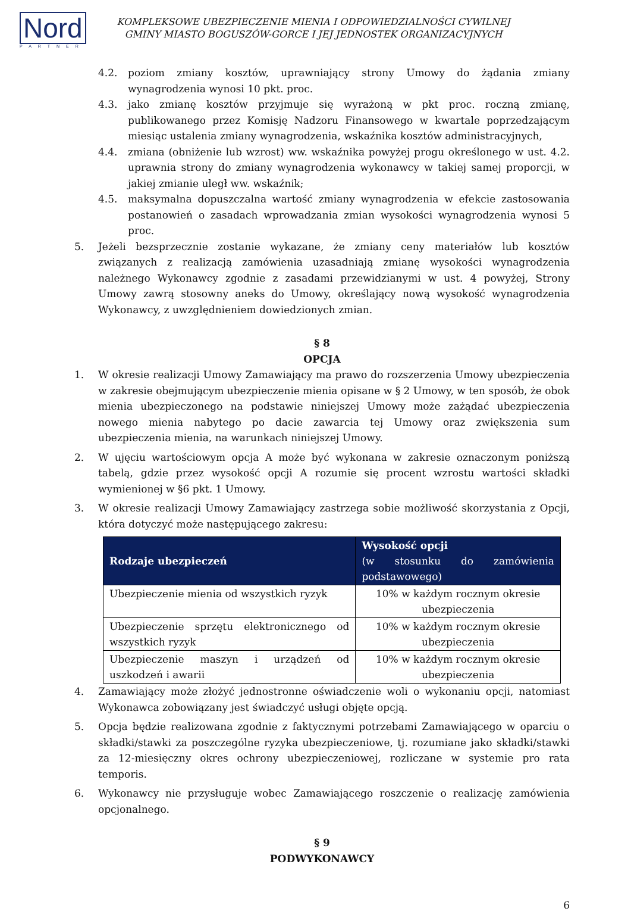Nord
PARTNER
KOMPLEKSOWE UBEZPIECZENIE MIENIA I ODPOWIEDZIALNOŚCI CYWILNEJ
GMINY MIASTO BOGUSZÓW-GORCE I JEJ JEDNOSTEK ORGANIZACYJNYCH
4.2. poziom zmiany kosztów, uprawniający strony Umowy do żądania zmiany wynagrodzenia wynosi 10 pkt. proc.
4.3. jako zmianę kosztów przyjmuje się wyrażoną w pkt proc. roczną zmianę, publikowanego przez Komisję Nadzoru Finansowego w kwartale poprzedzającym miesiąc ustalenia zmiany wynagrodzenia, wskaźnika kosztów administracyjnych,
4.4. zmiana (obniżenie lub wzrost) ww. wskaźnika powyżej progu określonego w ust. 4.2. uprawnia strony do zmiany wynagrodzenia wykonawcy w takiej samej proporcji, w jakiej zmianie uległ ww. wskaźnik;
4.5. maksymalna dopuszczalna wartość zmiany wynagrodzenia w efekcie zastosowania postanowień o zasadach wprowadzania zmian wysokości wynagrodzenia wynosi 5 proc.
5. Jeżeli bezsprzecznie zostanie wykazane, że zmiany ceny materiałów lub kosztów związanych z realizacją zamówienia uzasadniają zmianę wysokości wynagrodzenia należnego Wykonawcy zgodnie z zasadami przewidzianymi w ust. 4 powyżej, Strony Umowy zawrą stosowny aneks do Umowy, określający nową wysokość wynagrodzenia Wykonawcy, z uwzględnieniem dowiedzionych zmian.
§ 8
OPCJA
1. W okresie realizacji Umowy Zamawiający ma prawo do rozszerzenia Umowy ubezpieczenia w zakresie obejmującym ubezpieczenie mienia opisane w § 2 Umowy, w ten sposób, że obok mienia ubezpieczonego na podstawie niniejszej Umowy może zażądać ubezpieczenia nowego mienia nabytego po dacie zawarcia tej Umowy oraz zwiększenia sum ubezpieczenia mienia, na warunkach niniejszej Umowy.
2. W ujęciu wartościowym opcja A może być wykonana w zakresie oznaczonym poniższą tabelą, gdzie przez wysokość opcji A rozumie się procent wzrostu wartości składki wymienionej w §6 pkt. 1 Umowy.
3. W okresie realizacji Umowy Zamawiający zastrzega sobie możliwość skorzystania z Opcji, która dotyczyć może następującego zakresu:
| Rodzaje ubezpieczeń | Wysokość opcji (w stosunku do zamówienia podstawowego) |
| --- | --- |
| Ubezpieczenie mienia od wszystkich ryzyk | 10% w każdym rocznym okresie ubezpieczenia |
| Ubezpieczenie sprzętu elektronicznego od wszystkich ryzyk | 10% w każdym rocznym okresie ubezpieczenia |
| Ubezpieczenie maszyn i urządzeń od uszkodzeń i awarii | 10% w każdym rocznym okresie ubezpieczenia |
4. Zamawiający może złożyć jednostronne oświadczenie woli o wykonaniu opcji, natomiast Wykonawca zobowiązany jest świadczyć usługi objęte opcją.
5. Opcja będzie realizowana zgodnie z faktycznymi potrzebami Zamawiającego w oparciu o składki/stawki za poszczególne ryzyka ubezpieczeniowe, tj. rozumiane jako składki/stawki za 12-miesięczny okres ochrony ubezpieczeniowej, rozliczane w systemie pro rata temporis.
6. Wykonawcy nie przysługuje wobec Zamawiającego roszczenie o realizację zamówienia opcjonalnego.
§ 9
PODWYKONAWCY
6